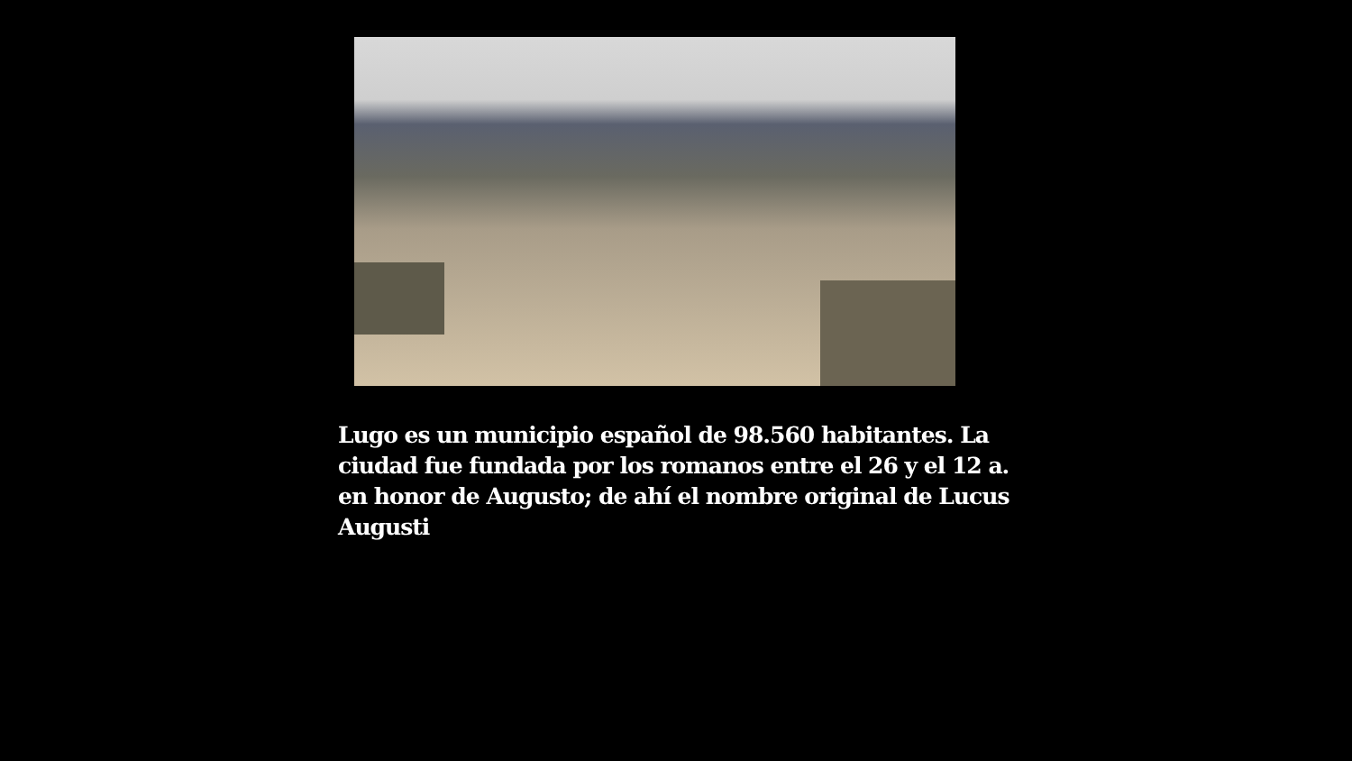Lugo es un municipio español de 98.560 habitantes. La ciudad fue fundada por los romanos entre el 26 y el 12 a. en honor de Augusto; de ahí el nombre original de Lucus Augusti